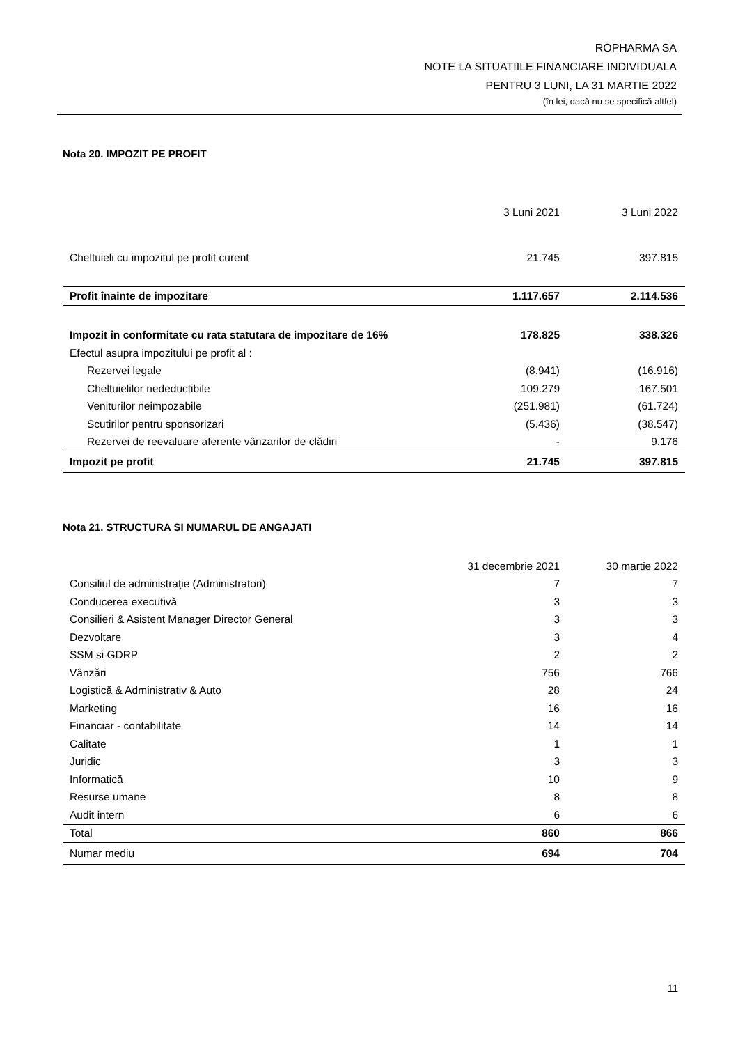ROPHARMA SA
NOTE LA SITUATIILE FINANCIARE INDIVIDUALA
PENTRU 3 LUNI, LA 31 MARTIE 2022
(în lei, dacă nu se specifică altfel)
Nota 20. IMPOZIT PE PROFIT
| | 3 Luni 2021 | 3 Luni 2022 |
| --- | --- | --- |
| Cheltuieli cu impozitul pe profit curent | 21.745 | 397.815 |
| Profit înainte de impozitare | 1.117.657 | 2.114.536 |
| Impozit în conformitate cu rata statutara de impozitare de 16% | 178.825 | 338.326 |
| Efectul asupra impozitului pe profit al : | | |
| Rezervei legale | (8.941) | (16.916) |
| Cheltuielilor nedeductibile | 109.279 | 167.501 |
| Veniturilor neimpozabile | (251.981) | (61.724) |
| Scutirilor pentru sponsorizari | (5.436) | (38.547) |
| Rezervei de reevaluare aferente vânzarilor de clădiri | - | 9.176 |
| Impozit pe profit | 21.745 | 397.815 |
Nota 21. STRUCTURA SI NUMARUL DE ANGAJATI
| | 31 decembrie 2021 | 30 martie 2022 |
| --- | --- | --- |
| Consiliul de administraţie (Administratori) | 7 | 7 |
| Conducerea executivă | 3 | 3 |
| Consilieri & Asistent Manager Director General | 3 | 3 |
| Dezvoltare | 3 | 4 |
| SSM si GDRP | 2 | 2 |
| Vânzări | 756 | 766 |
| Logistică & Administrativ & Auto | 28 | 24 |
| Marketing | 16 | 16 |
| Financiar - contabilitate | 14 | 14 |
| Calitate | 1 | 1 |
| Juridic | 3 | 3 |
| Informatică | 10 | 9 |
| Resurse umane | 8 | 8 |
| Audit intern | 6 | 6 |
| Total | 860 | 866 |
| Numar mediu | 694 | 704 |
11